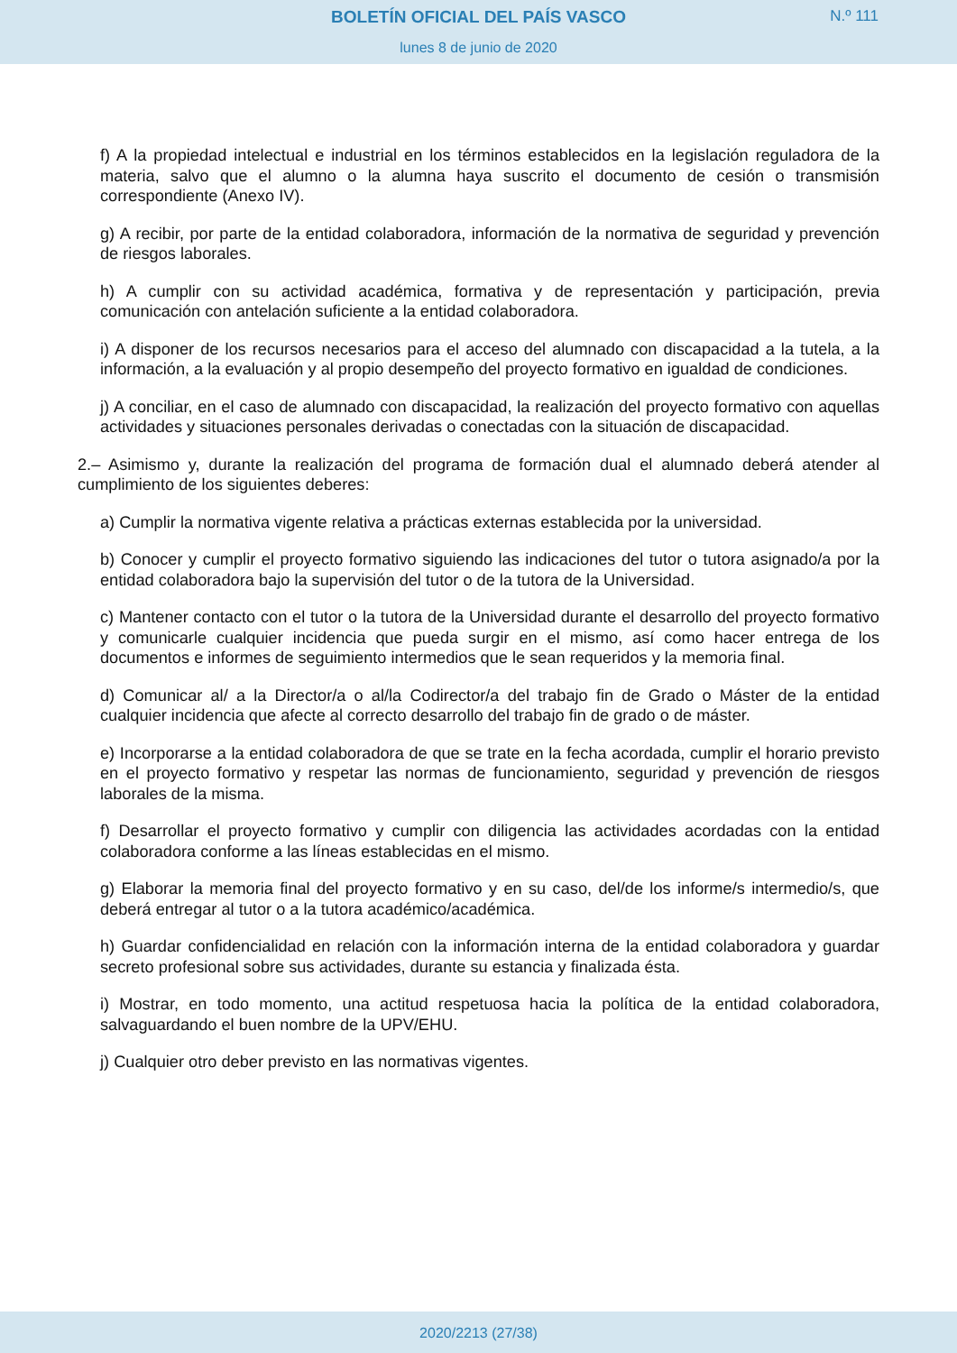BOLETÍN OFICIAL DEL PAÍS VASCO
N.º 111
lunes 8 de junio de 2020
f) A la propiedad intelectual e industrial en los términos establecidos en la legislación reguladora de la materia, salvo que el alumno o la alumna haya suscrito el documento de cesión o transmisión correspondiente (Anexo IV).
g) A recibir, por parte de la entidad colaboradora, información de la normativa de seguridad y prevención de riesgos laborales.
h) A cumplir con su actividad académica, formativa y de representación y participación, previa comunicación con antelación suficiente a la entidad colaboradora.
i) A disponer de los recursos necesarios para el acceso del alumnado con discapacidad a la tutela, a la información, a la evaluación y al propio desempeño del proyecto formativo en igualdad de condiciones.
j) A conciliar, en el caso de alumnado con discapacidad, la realización del proyecto formativo con aquellas actividades y situaciones personales derivadas o conectadas con la situación de discapacidad.
2.– Asimismo y, durante la realización del programa de formación dual el alumnado deberá atender al cumplimiento de los siguientes deberes:
a) Cumplir la normativa vigente relativa a prácticas externas establecida por la universidad.
b) Conocer y cumplir el proyecto formativo siguiendo las indicaciones del tutor o tutora asignado/a por la entidad colaboradora bajo la supervisión del tutor o de la tutora de la Universidad.
c) Mantener contacto con el tutor o la tutora de la Universidad durante el desarrollo del proyecto formativo y comunicarle cualquier incidencia que pueda surgir en el mismo, así como hacer entrega de los documentos e informes de seguimiento intermedios que le sean requeridos y la memoria final.
d) Comunicar al/ a la Director/a o al/la Codirector/a del trabajo fin de Grado o Máster de la entidad cualquier incidencia que afecte al correcto desarrollo del trabajo fin de grado o de máster.
e) Incorporarse a la entidad colaboradora de que se trate en la fecha acordada, cumplir el horario previsto en el proyecto formativo y respetar las normas de funcionamiento, seguridad y prevención de riesgos laborales de la misma.
f) Desarrollar el proyecto formativo y cumplir con diligencia las actividades acordadas con la entidad colaboradora conforme a las líneas establecidas en el mismo.
g) Elaborar la memoria final del proyecto formativo y en su caso, del/de los informe/s intermedio/s, que deberá entregar al tutor o a la tutora académico/académica.
h) Guardar confidencialidad en relación con la información interna de la entidad colaboradora y guardar secreto profesional sobre sus actividades, durante su estancia y finalizada ésta.
i) Mostrar, en todo momento, una actitud respetuosa hacia la política de la entidad colaboradora, salvaguardando el buen nombre de la UPV/EHU.
j) Cualquier otro deber previsto en las normativas vigentes.
2020/2213 (27/38)